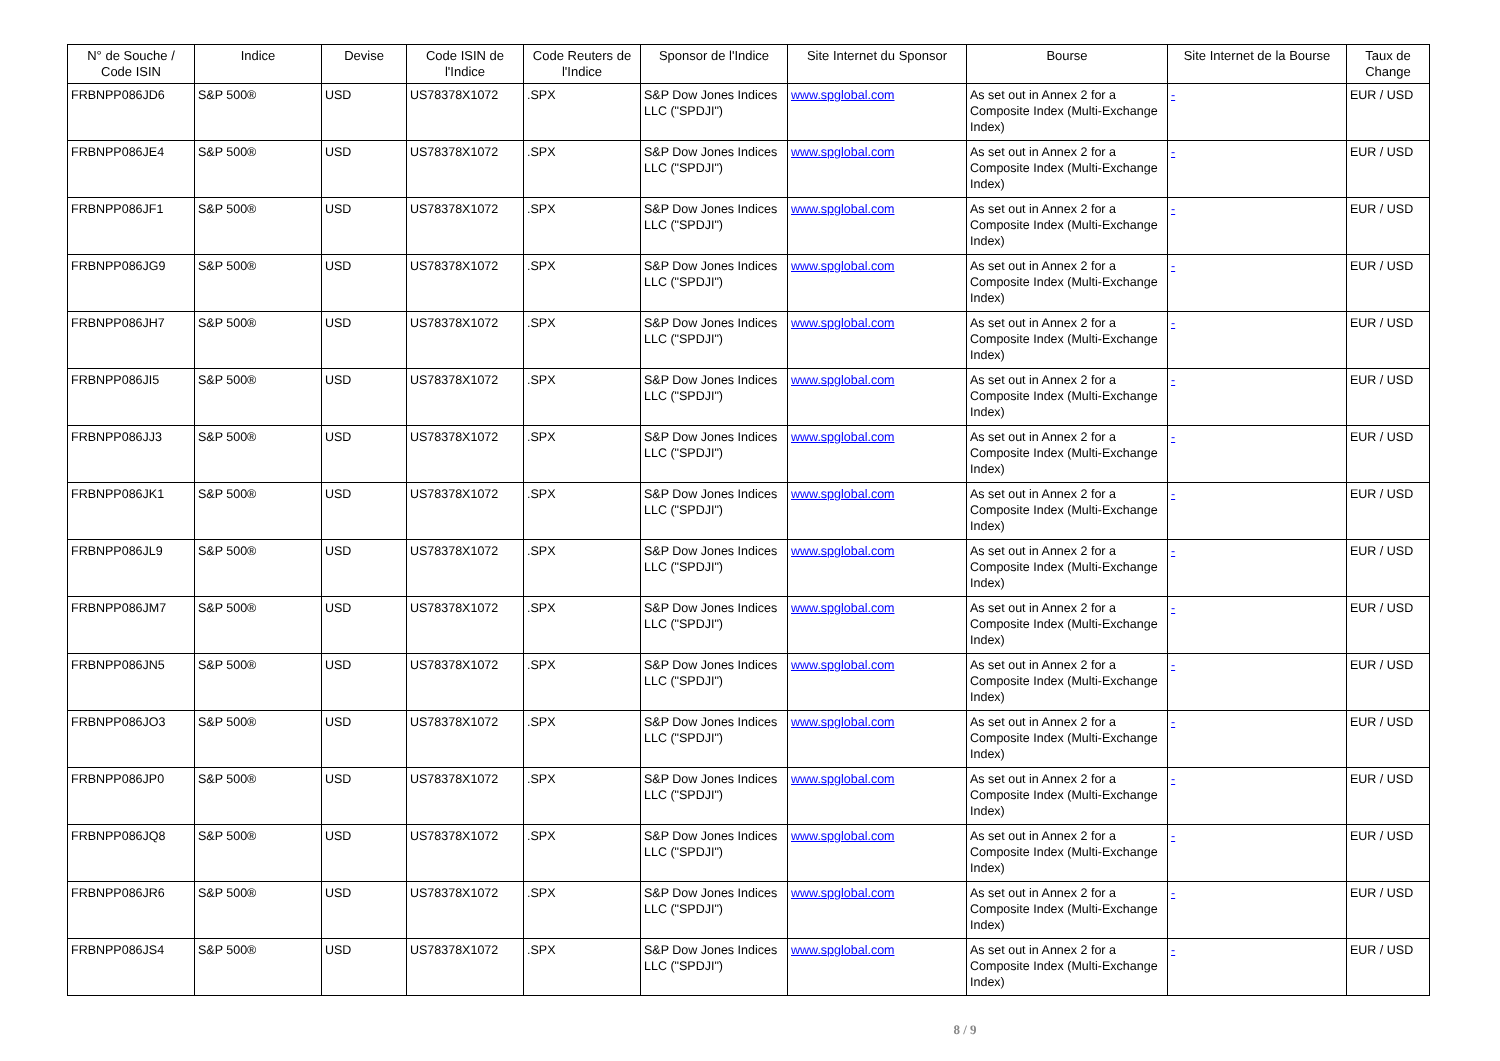| N° de Souche / Code ISIN | Indice | Devise | Code ISIN de l'Indice | Code Reuters de l'Indice | Sponsor de l'Indice | Site Internet du Sponsor | Bourse | Site Internet de la Bourse | Taux de Change |
| --- | --- | --- | --- | --- | --- | --- | --- | --- | --- |
| FRBNPP086JD6 | S&P 500® | USD | US78378X1072 | .SPX | S&P Dow Jones Indices LLC ("SPDJI") | www.spglobal.com | As set out in Annex 2 for a Composite Index (Multi-Exchange Index) | - | EUR / USD |
| FRBNPP086JE4 | S&P 500® | USD | US78378X1072 | .SPX | S&P Dow Jones Indices LLC ("SPDJI") | www.spglobal.com | As set out in Annex 2 for a Composite Index (Multi-Exchange Index) | - | EUR / USD |
| FRBNPP086JF1 | S&P 500® | USD | US78378X1072 | .SPX | S&P Dow Jones Indices LLC ("SPDJI") | www.spglobal.com | As set out in Annex 2 for a Composite Index (Multi-Exchange Index) | - | EUR / USD |
| FRBNPP086JG9 | S&P 500® | USD | US78378X1072 | .SPX | S&P Dow Jones Indices LLC ("SPDJI") | www.spglobal.com | As set out in Annex 2 for a Composite Index (Multi-Exchange Index) | - | EUR / USD |
| FRBNPP086JH7 | S&P 500® | USD | US78378X1072 | .SPX | S&P Dow Jones Indices LLC ("SPDJI") | www.spglobal.com | As set out in Annex 2 for a Composite Index (Multi-Exchange Index) | - | EUR / USD |
| FRBNPP086JI5 | S&P 500® | USD | US78378X1072 | .SPX | S&P Dow Jones Indices LLC ("SPDJI") | www.spglobal.com | As set out in Annex 2 for a Composite Index (Multi-Exchange Index) | - | EUR / USD |
| FRBNPP086JJ3 | S&P 500® | USD | US78378X1072 | .SPX | S&P Dow Jones Indices LLC ("SPDJI") | www.spglobal.com | As set out in Annex 2 for a Composite Index (Multi-Exchange Index) | - | EUR / USD |
| FRBNPP086JK1 | S&P 500® | USD | US78378X1072 | .SPX | S&P Dow Jones Indices LLC ("SPDJI") | www.spglobal.com | As set out in Annex 2 for a Composite Index (Multi-Exchange Index) | - | EUR / USD |
| FRBNPP086JL9 | S&P 500® | USD | US78378X1072 | .SPX | S&P Dow Jones Indices LLC ("SPDJI") | www.spglobal.com | As set out in Annex 2 for a Composite Index (Multi-Exchange Index) | - | EUR / USD |
| FRBNPP086JM7 | S&P 500® | USD | US78378X1072 | .SPX | S&P Dow Jones Indices LLC ("SPDJI") | www.spglobal.com | As set out in Annex 2 for a Composite Index (Multi-Exchange Index) | - | EUR / USD |
| FRBNPP086JN5 | S&P 500® | USD | US78378X1072 | .SPX | S&P Dow Jones Indices LLC ("SPDJI") | www.spglobal.com | As set out in Annex 2 for a Composite Index (Multi-Exchange Index) | - | EUR / USD |
| FRBNPP086JO3 | S&P 500® | USD | US78378X1072 | .SPX | S&P Dow Jones Indices LLC ("SPDJI") | www.spglobal.com | As set out in Annex 2 for a Composite Index (Multi-Exchange Index) | - | EUR / USD |
| FRBNPP086JP0 | S&P 500® | USD | US78378X1072 | .SPX | S&P Dow Jones Indices LLC ("SPDJI") | www.spglobal.com | As set out in Annex 2 for a Composite Index (Multi-Exchange Index) | - | EUR / USD |
| FRBNPP086JQ8 | S&P 500® | USD | US78378X1072 | .SPX | S&P Dow Jones Indices LLC ("SPDJI") | www.spglobal.com | As set out in Annex 2 for a Composite Index (Multi-Exchange Index) | - | EUR / USD |
| FRBNPP086JR6 | S&P 500® | USD | US78378X1072 | .SPX | S&P Dow Jones Indices LLC ("SPDJI") | www.spglobal.com | As set out in Annex 2 for a Composite Index (Multi-Exchange Index) | - | EUR / USD |
| FRBNPP086JS4 | S&P 500® | USD | US78378X1072 | .SPX | S&P Dow Jones Indices LLC ("SPDJI") | www.spglobal.com | As set out in Annex 2 for a Composite Index (Multi-Exchange Index) | - | EUR / USD |
8 / 9